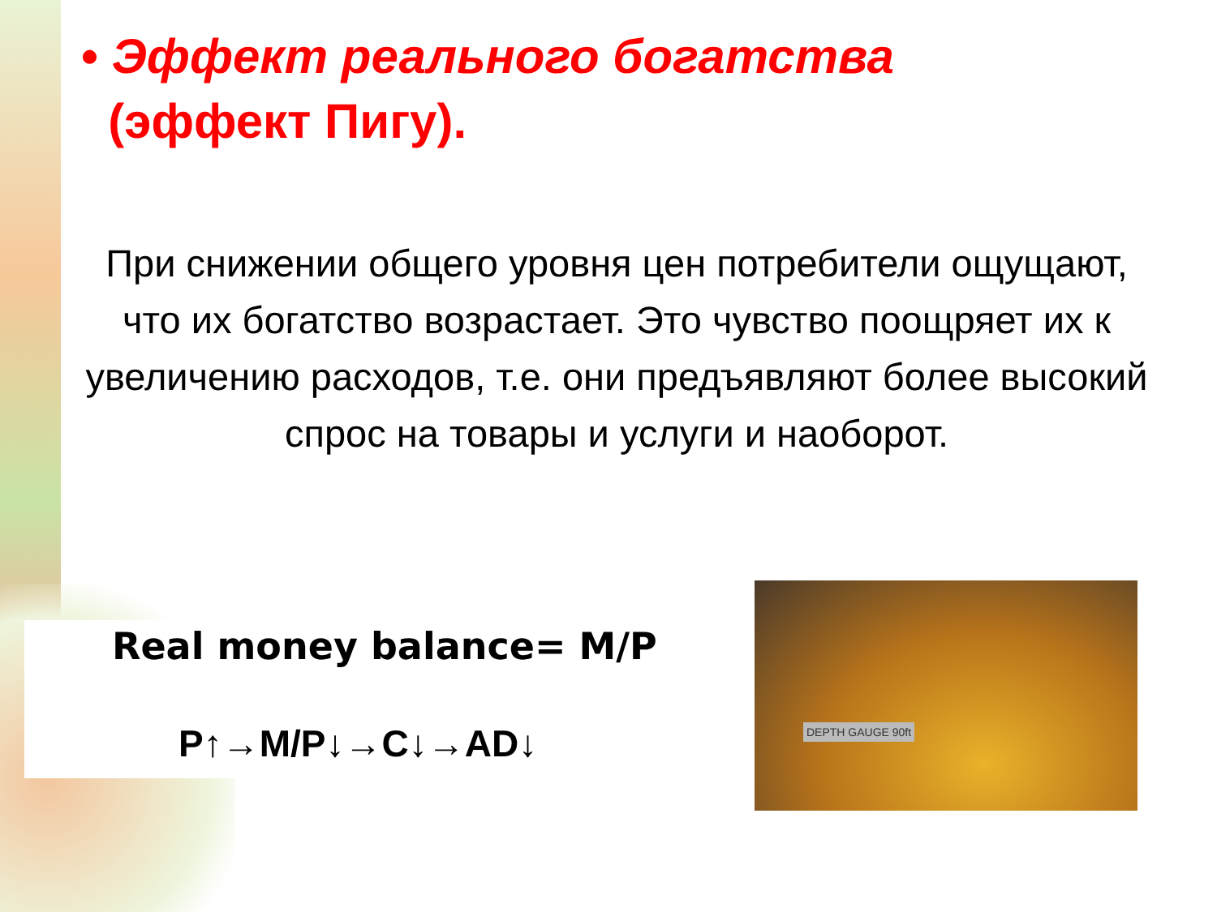• Эффект реального богатства
(эффект Пигу).
При снижении общего уровня цен потребители ощущают, что их богатство возрастает. Это чувство поощряет их к увеличению расходов, т.е. они предъявляют более высокий спрос на товары и услуги и наоборот.
Real money balance= M/P
P↑→M/P↓→C↓→AD↓
DEPTH GAUGE 90ft